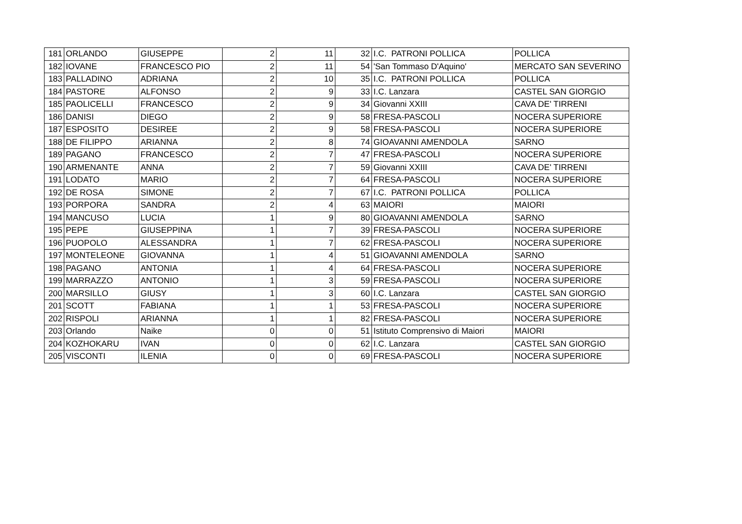| 181 | ORLANDO | GIUSEPPE | 2 | 11 | 32 | I.C. PATRONI POLLICA | POLLICA |
| 182 | IOVANE | FRANCESCO PIO | 2 | 11 | 54 | 'San Tommaso D'Aquino' | MERCATO SAN SEVERINO |
| 183 | PALLADINO | ADRIANA | 2 | 10 | 35 | I.C. PATRONI POLLICA | POLLICA |
| 184 | PASTORE | ALFONSO | 2 | 9 | 33 | I.C. Lanzara | CASTEL SAN GIORGIO |
| 185 | PAOLICELLI | FRANCESCO | 2 | 9 | 34 | Giovanni XXIII | CAVA DE' TIRRENI |
| 186 | DANISI | DIEGO | 2 | 9 | 58 | FRESA-PASCOLI | NOCERA SUPERIORE |
| 187 | ESPOSITO | DESIREE | 2 | 9 | 58 | FRESA-PASCOLI | NOCERA SUPERIORE |
| 188 | DE FILIPPO | ARIANNA | 2 | 8 | 74 | GIOAVANNI AMENDOLA | SARNO |
| 189 | PAGANO | FRANCESCO | 2 | 7 | 47 | FRESA-PASCOLI | NOCERA SUPERIORE |
| 190 | ARMENANTE | ANNA | 2 | 7 | 59 | Giovanni XXIII | CAVA DE' TIRRENI |
| 191 | LODATO | MARIO | 2 | 7 | 64 | FRESA-PASCOLI | NOCERA SUPERIORE |
| 192 | DE ROSA | SIMONE | 2 | 7 | 67 | I.C. PATRONI POLLICA | POLLICA |
| 193 | PORPORA | SANDRA | 2 | 4 | 63 | MAIORI | MAIORI |
| 194 | MANCUSO | LUCIA | 1 | 9 | 80 | GIOAVANNI AMENDOLA | SARNO |
| 195 | PEPE | GIUSEPPINA | 1 | 7 | 39 | FRESA-PASCOLI | NOCERA SUPERIORE |
| 196 | PUOPOLO | ALESSANDRA | 1 | 7 | 62 | FRESA-PASCOLI | NOCERA SUPERIORE |
| 197 | MONTELEONE | GIOVANNA | 1 | 4 | 51 | GIOAVANNI AMENDOLA | SARNO |
| 198 | PAGANO | ANTONIA | 1 | 4 | 64 | FRESA-PASCOLI | NOCERA SUPERIORE |
| 199 | MARRAZZO | ANTONIO | 1 | 3 | 59 | FRESA-PASCOLI | NOCERA SUPERIORE |
| 200 | MARSILLO | GIUSY | 1 | 3 | 60 | I.C. Lanzara | CASTEL SAN GIORGIO |
| 201 | SCOTT | FABIANA | 1 | 1 | 53 | FRESA-PASCOLI | NOCERA SUPERIORE |
| 202 | RISPOLI | ARIANNA | 1 | 1 | 82 | FRESA-PASCOLI | NOCERA SUPERIORE |
| 203 | Orlando | Naike | 0 | 0 | 51 | Istituto Comprensivo di Maiori | MAIORI |
| 204 | KOZHOKARU | IVAN | 0 | 0 | 62 | I.C. Lanzara | CASTEL SAN GIORGIO |
| 205 | VISCONTI | ILENIA | 0 | 0 | 69 | FRESA-PASCOLI | NOCERA SUPERIORE |